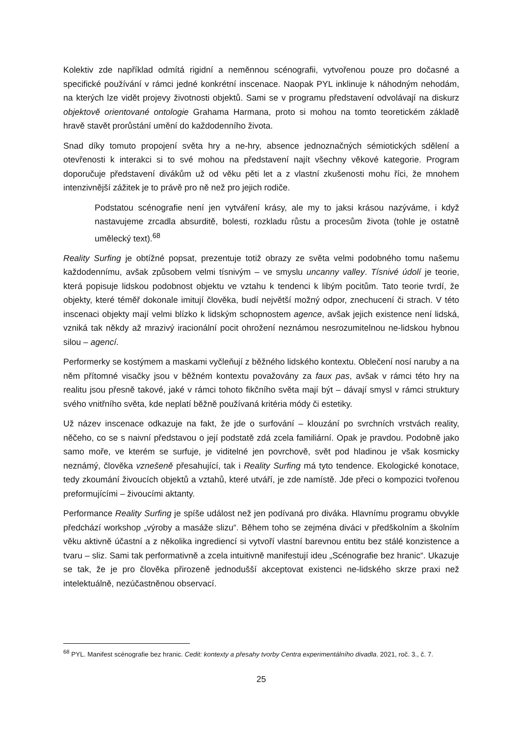Kolektiv zde například odmítá rigidní a neměnnou scénografii, vytvořenou pouze pro dočasné a specifické používání v rámci jedné konkrétní inscenace. Naopak PYL inklinuje k náhodným nehodám, na kterých lze vidět projevy životnosti objektů. Sami se v programu představení odvolávají na diskurz objektově orientované ontologie Grahama Harmana, proto si mohou na tomto teoretickém základě hravě stavět prorůstání umění do každodenního života.
Snad díky tomuto propojení světa hry a ne-hry, absence jednoznačných sémiotických sdělení a otevřenosti k interakci si to své mohou na představení najít všechny věkové kategorie. Program doporučuje představení divákům už od věku pěti let a z vlastní zkušenosti mohu říci, že mnohem intenzivnější zážitek je to právě pro ně než pro jejich rodiče.
Podstatou scénografie není jen vytváření krásy, ale my to jaksi krásou nazýváme, i když nastavujeme zrcadla absurditě, bolesti, rozkladu růstu a procesům života (tohle je ostatně umělecký text).<sup>68</sup>
Reality Surfing je obtížné popsat, prezentuje totiž obrazy ze světa velmi podobného tomu našemu každodennímu, avšak způsobem velmi tísnivým – ve smyslu uncanny valley. Tísnivé údolí je teorie, která popisuje lidskou podobnost objektu ve vztahu k tendenci k libým pocitům. Tato teorie tvrdí, že objekty, které téměř dokonale imitují člověka, budí největší možný odpor, znechucení či strach. V této inscenaci objekty mají velmi blízko k lidským schopnostem agence, avšak jejich existence není lidská, vzniká tak někdy až mrazivý iracionální pocit ohrožení neznámou nesrozumitelnou ne-lidskou hybnou silou – agencí.
Performerky se kostýmem a maskami vyčleňují z běžného lidského kontextu. Oblečení nosí naruby a na něm přítomné visačky jsou v běžném kontextu považovány za faux pas, avšak v rámci této hry na realitu jsou přesně takové, jaké v rámci tohoto fikčního světa mají být – dávají smysl v rámci struktury svého vnitřního světa, kde neplatí běžně používaná kritéria módy či estetiky.
Už název inscenace odkazuje na fakt, že jde o surfování – klouzání po svrchních vrstvách reality, něčeho, co se s naivní představou o její podstatě zdá zcela familiární. Opak je pravdou. Podobně jako samo moře, ve kterém se surfuje, je viditelné jen povrchově, svět pod hladinou je však kosmicky neznámý, člověka vznešeně přesahující, tak i Reality Surfing má tyto tendence. Ekologické konotace, tedy zkoumání živoucích objektů a vztahů, které utváří, je zde namístě. Jde přeci o kompozici tvořenou preformujícími – živoucími aktanty.
Performance Reality Surfing je spíše událost než jen podívaná pro diváka. Hlavnímu programu obvykle předchází workshop „výroby a masáže slizu“. Během toho se zejména diváci v předškolním a školním věku aktivně účastní a z několika ingrediencí si vytvoří vlastní barevnou entitu bez stálé konzistence a tvaru – sliz. Sami tak performativně a zcela intuitivně manifestují ideu „Scénografie bez hranic“. Ukazuje se tak, že je pro člověka přirozeně jednodušší akceptovat existenci ne-lidského skrze praxi než intelektuálně, nezúčastněnou observací.
<sup>68</sup> PYL. Manifest scénografie bez hranic. Cedit: kontexty a přesahy tvorby Centra experimentálního divadla. 2021, roč. 3., č. 7.
25